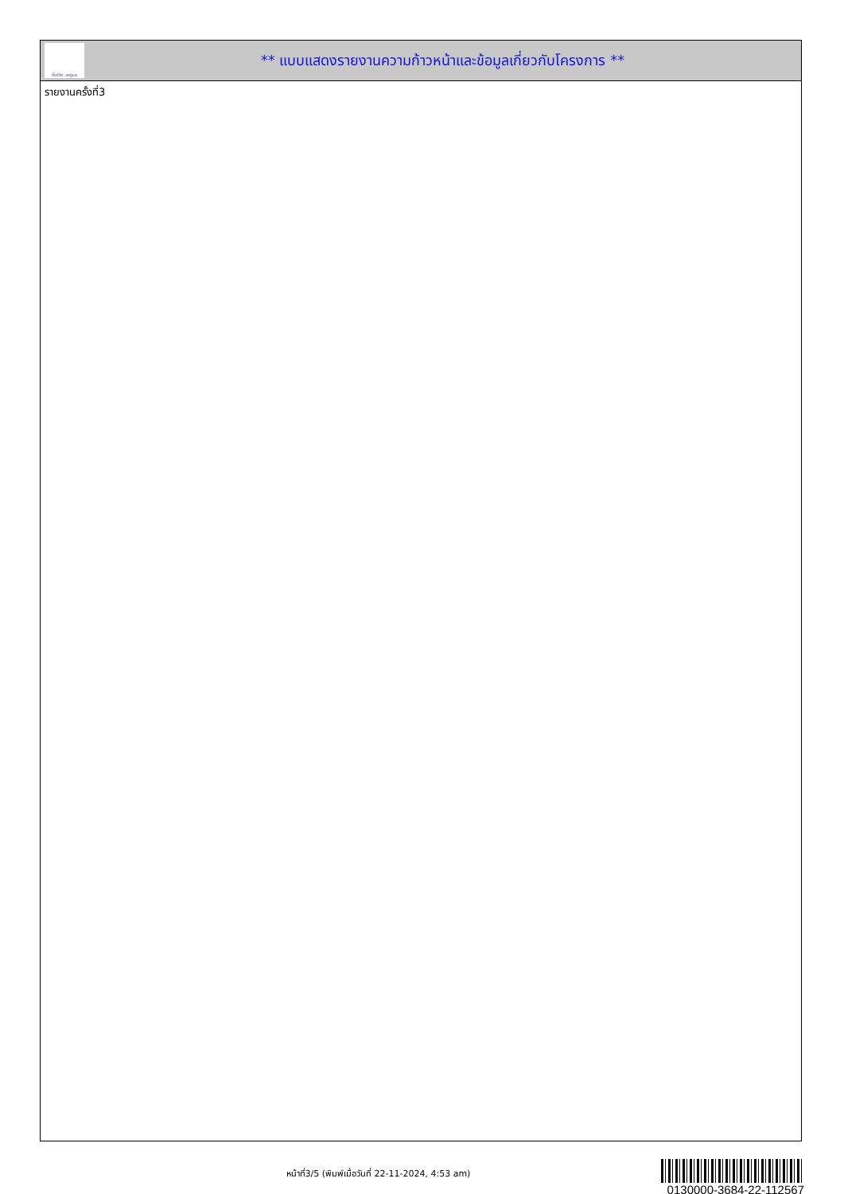ทั้งชีวิต..เราดูแล
** แบบแสดงรายงานความก้าวหน้าและข้อมูลเกี่ยวกับโครงการ **
รายงานครั้งที่3
หน้าที่3/5 (พิมพ์เมื่อวันที่ 22-11-2024, 4:53 am)
0130000-3684-22-112567